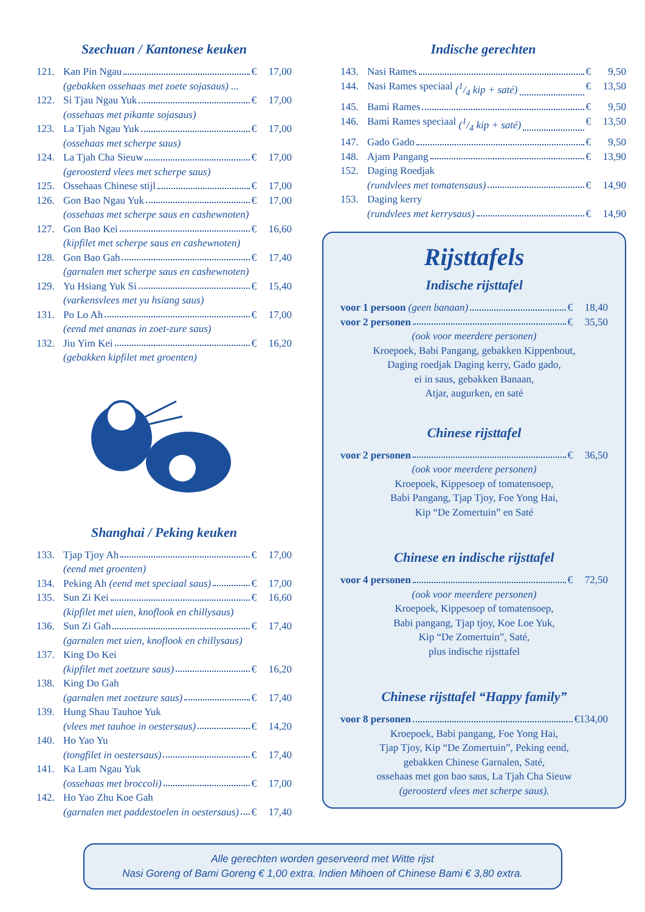Szechuan / Kantonese keuken
121. Kan Pin Ngau € 17,00
(gebakken ossehaas met zoete sojasaus) ...
122. Si Tjau Ngau Yuk € 17,00
(ossehaas met pikante sojasaus)
123. La Tjah Ngau Yuk € 17,00
(ossehaas met scherpe saus)
124. La Tjah Cha Sieuw € 17,00
(geroosterd vlees met scherpe saus)
125. Ossehaas Chinese stijl € 17,00
126. Gon Bao Ngau Yuk € 17,00
(ossehaas met scherpe saus en cashewnoten)
127. Gon Bao Kei € 16,60
(kipfilet met scherpe saus en cashewnoten)
128. Gon Bao Gah € 17,40
(garnalen met scherpe saus en cashewnoten)
129. Yu Hsiang Yuk Si € 15,40
(varkensvlees met yu hsiang saus)
131. Po Lo Ah € 17,00
(eend met ananas in zoet-zure saus)
132. Jiu Yim Kei € 16,20
(gebakken kipfilet met groenten)
Shanghai / Peking keuken
133. Tjap Tjoy Ah € 17,00
(eend met groenten)
134. Peking Ah (eend met speciaal saus) € 17,00
135. Sun Zi Kei € 16,60
(kipfilet met uien, knoflook en chillysaus)
136. Sun Zi Gah € 17,40
(garnalen met uien, knoflook en chillysaus)
137. King Do Kei
(kipfilet met zoetzure saus) € 16,20
138. King Do Gah
(garnalen met zoetzure saus) € 17,40
139. Hung Shau Tauhoe Yuk
(vlees met tauhoe in oestersaus) € 14,20
140. Ho Yao Yu
(tongfilet in oestersaus) € 17,40
141. Ka Lam Ngau Yuk
(ossehaas met broccoli) € 17,00
142. Ho Yao Zhu Koe Gah
(garnalen met paddestoelen in oestersaus) € 17,40
Indische gerechten
143. Nasi Rames € 9,50
144. Nasi Rames speciaal (1/4 kip + saté) € 13,50
145. Bami Rames € 9,50
146. Bami Rames speciaal (1/4 kip + saté) € 13,50
147. Gado Gado € 9,50
148. Ajam Pangang € 13,90
152. Daging Roedjak
(rundvlees met tomatensaus) € 14,90
153. Daging kerry
(rundvlees met kerrysaus) € 14,90
Rijsttafels
Indische rijsttafel
voor 1 persoon (geen banaan) € 18,40
voor 2 personen € 35,50
(ook voor meerdere personen)
Kroepoek, Babi Pangang, gebakken Kippenbout,
Daging roedjak Daging kerry, Gado gado,
ei in saus, gebakken Banaan,
Atjar, augurken, en saté
Chinese rijsttafel
voor 2 personen € 36,50
(ook voor meerdere personen)
Kroepoek, Kippesoep of tomatensoep,
Babi Pangang, Tjap Tjoy, Foe Yong Hai,
Kip “De Zomertuin” en Saté
Chinese en indische rijsttafel
voor 4 personen € 72,50
(ook voor meerdere personen)
Kroepoek, Kippesoep of tomatensoep,
Babi pangang, Tjap tjoy, Koe Loe Yuk,
Kip “De Zomertuin”, Saté,
plus indische rijsttafel
Chinese rijsttafel “Happy family”
voor 8 personen €134,00
Kroepoek, Babi pangang, Foe Yong Hai,
Tjap Tjoy, Kip “De Zomertuin”, Peking eend,
gebakken Chinese Garnalen, Saté,
ossehaas met gon bao saus, La Tjah Cha Sieuw
(geroosterd vlees met scherpe saus).
Alle gerechten worden geserveerd met Witte rijst
Nasi Goreng of Bami Goreng € 1,00 extra. Indien Mihoen of Chinese Bami € 3,80 extra.